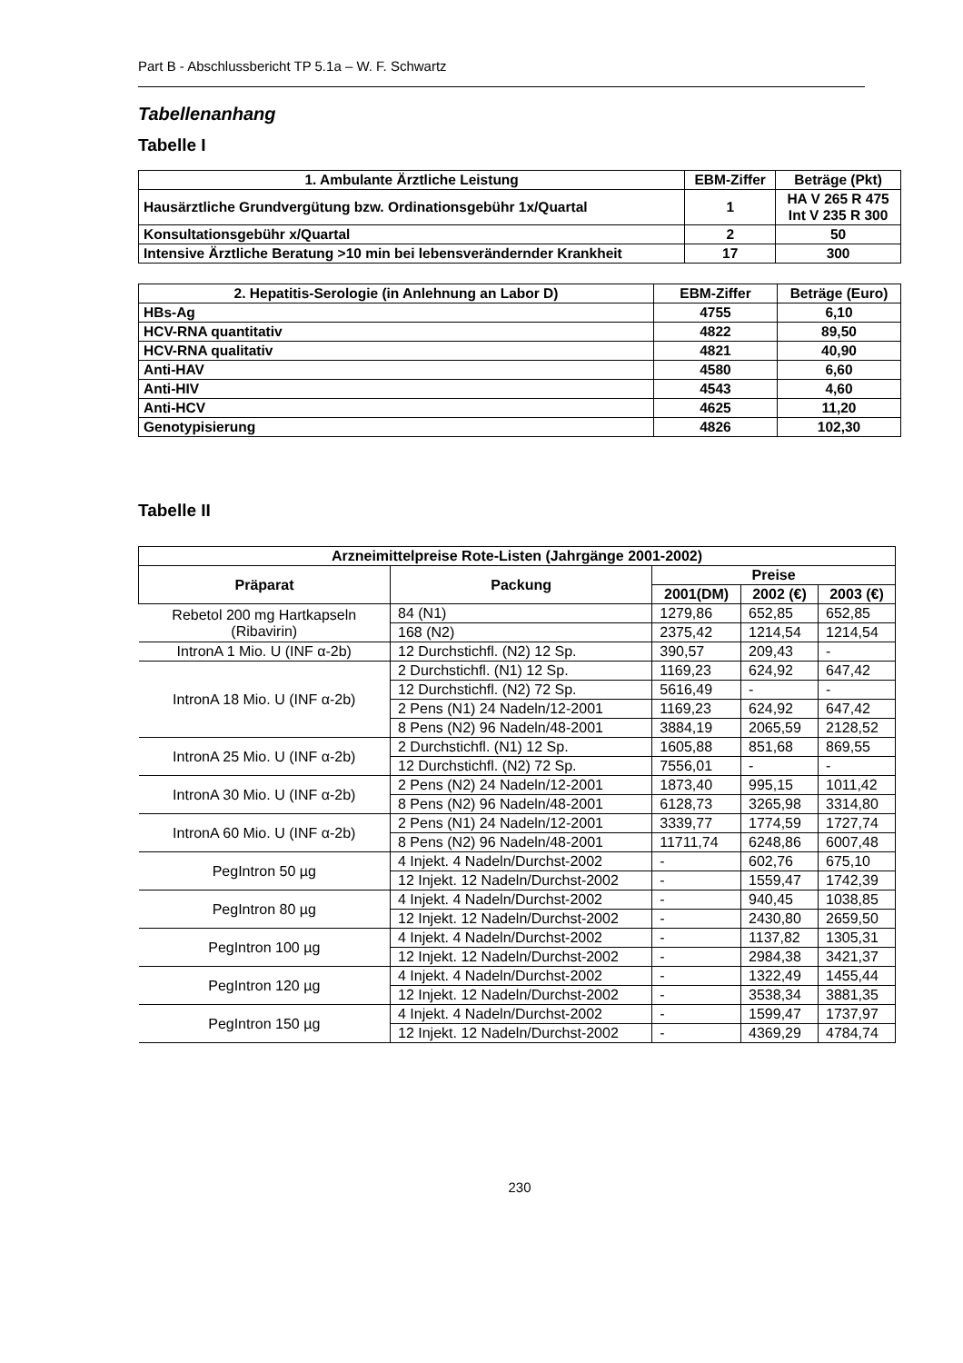Part B - Abschlussbericht TP 5.1a – W. F. Schwartz
Tabellenanhang
Tabelle I
| 1. Ambulante Ärztliche Leistung | EBM-Ziffer | Beträge (Pkt) |
| --- | --- | --- |
| Hausärztliche Grundvergütung bzw. Ordinationsgebühr 1x/Quartal | 1 | HA V 265 R 475 Int V 235 R 300 |
| Konsultationsgebühr x/Quartal | 2 | 50 |
| Intensive Ärztliche Beratung >10 min bei lebensverändernder Krankheit | 17 | 300 |
| 2. Hepatitis-Serologie (in Anlehnung an Labor D) | EBM-Ziffer | Beträge (Euro) |
| --- | --- | --- |
| HBs-Ag | 4755 | 6,10 |
| HCV-RNA quantitativ | 4822 | 89,50 |
| HCV-RNA qualitativ | 4821 | 40,90 |
| Anti-HAV | 4580 | 6,60 |
| Anti-HIV | 4543 | 4,60 |
| Anti-HCV | 4625 | 11,20 |
| Genotypisierung | 4826 | 102,30 |
Tabelle II
| Arzneimittelpreise Rote-Listen (Jahrgänge 2001-2002) | | | | |
| --- | --- | --- | --- | --- |
| Präparat | Packung | Preise | | |
| | | 2001(DM) | 2002 (€) | 2003 (€) |
| Rebetol 200 mg Hartkapseln (Ribavirin) | 84 (N1) | 1279,86 | 652,85 | 652,85 |
| | 168 (N2) | 2375,42 | 1214,54 | 1214,54 |
| IntronA 1 Mio. U (INF α-2b) | 12 Durchstichfl. (N2) 12 Sp. | 390,57 | 209,43 | - |
| IntronA 18 Mio. U (INF α-2b) | 2 Durchstichfl. (N1) 12 Sp. | 1169,23 | 624,92 | 647,42 |
| | 12 Durchstichfl. (N2) 72 Sp. | 5616,49 | - | - |
| | 2 Pens (N1) 24 Nadeln/12-2001 | 1169,23 | 624,92 | 647,42 |
| | 8 Pens (N2) 96 Nadeln/48-2001 | 3884,19 | 2065,59 | 2128,52 |
| IntronA 25 Mio. U (INF α-2b) | 2 Durchstichfl. (N1) 12 Sp. | 1605,88 | 851,68 | 869,55 |
| | 12 Durchstichfl. (N2) 72 Sp. | 7556,01 | - | - |
| IntronA 30 Mio. U (INF α-2b) | 2 Pens (N2) 24 Nadeln/12-2001 | 1873,40 | 995,15 | 1011,42 |
| | 8 Pens (N2) 96 Nadeln/48-2001 | 6128,73 | 3265,98 | 3314,80 |
| IntronA 60 Mio. U (INF α-2b) | 2 Pens (N1) 24 Nadeln/12-2001 | 3339,77 | 1774,59 | 1727,74 |
| | 8 Pens (N2) 96 Nadeln/48-2001 | 11711,74 | 6248,86 | 6007,48 |
| PegIntron 50 µg | 4 Injekt. 4 Nadeln/Durchst-2002 | - | 602,76 | 675,10 |
| | 12 Injekt. 12 Nadeln/Durchst-2002 | - | 1559,47 | 1742,39 |
| PegIntron 80 µg | 4 Injekt. 4 Nadeln/Durchst-2002 | - | 940,45 | 1038,85 |
| | 12 Injekt. 12 Nadeln/Durchst-2002 | - | 2430,80 | 2659,50 |
| PegIntron 100 µg | 4 Injekt. 4 Nadeln/Durchst-2002 | - | 1137,82 | 1305,31 |
| | 12 Injekt. 12 Nadeln/Durchst-2002 | - | 2984,38 | 3421,37 |
| PegIntron 120 µg | 4 Injekt. 4 Nadeln/Durchst-2002 | - | 1322,49 | 1455,44 |
| | 12 Injekt. 12 Nadeln/Durchst-2002 | - | 3538,34 | 3881,35 |
| PegIntron 150 µg | 4 Injekt. 4 Nadeln/Durchst-2002 | - | 1599,47 | 1737,97 |
| | 12 Injekt. 12 Nadeln/Durchst-2002 | - | 4369,29 | 4784,74 |
230